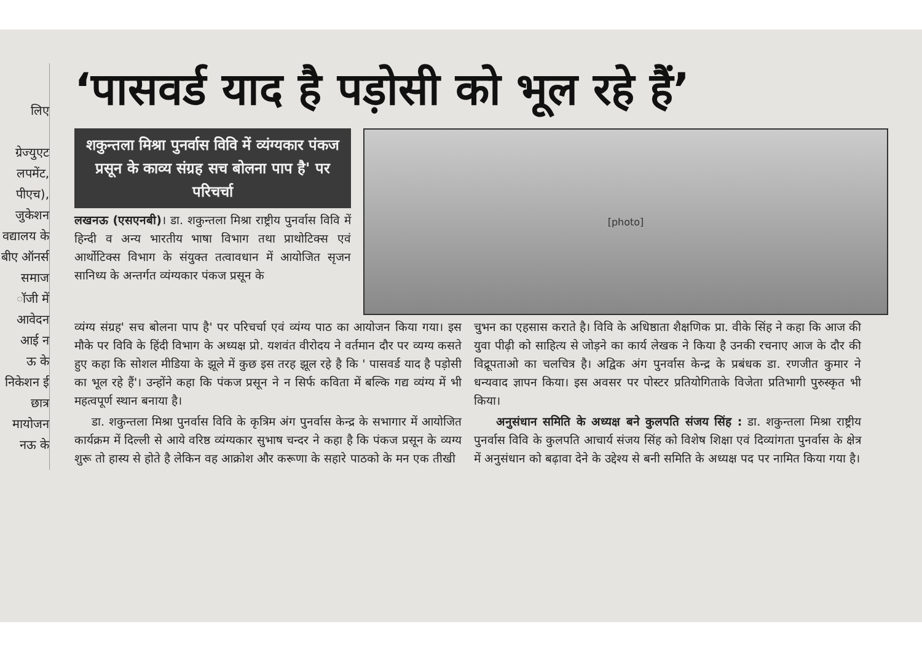लिए
ग्रेज्युएट लपमेंट, पीएच), जुकेशन वद्यालय के बीए ऑनर्स समाज ॉजी में आवेदन
आई न
ऊ के निकेशन ई छात्र मायोजन नऊ के
‘पासवर्ड याद है पड़ोसी को भूल रहे हैं’
शकुन्तला मिश्रा पुनर्वास विवि में व्यंग्यकार पंकज प्रसून के काव्य संग्रह सच बोलना पाप है' पर परिचर्चा
लखनऊ (एसएनबी)। डा. शकुन्तला मिश्रा राष्ट्रीय पुनर्वास विवि में हिन्दी व अन्य भारतीय भाषा विभाग तथा प्राथोटिक्स एवं आर्थोटिक्स विभाग के संयुक्त तत्वावधान में आयोजित सृजन सानिध्य के अन्तर्गत व्यंग्यकार पंकज प्रसून के
[photo]
व्यंग्य संग्रह' सच बोलना पाप है' पर परिचर्चा एवं व्यंग्य पाठ का आयोजन किया गया। इस मौके पर विवि के हिंदी विभाग के अध्यक्ष प्रो. यशवंत वीरोदय ने वर्तमान दौर पर व्यग्य कसते हुए कहा कि सोशल मीडिया के झूले में कुछ इस तरह झूल रहे है कि ' पासवर्ड याद है पड़ोसी का भूल रहे हैं'। उन्होंने कहा कि पंकज प्रसून ने न सिर्फ कविता में बल्कि गद्य व्यंग्य में भी महत्वपूर्ण स्थान बनाया है।
डा. शकुन्तला मिश्रा पुनर्वास विवि के कृत्रिम अंग पुनर्वास केन्द्र के सभागार में आयोजित कार्यक्रम में दिल्ली से आये वरिष्ठ व्यंग्यकार सुभाष चन्दर ने कहा है कि पंकज प्रसून के व्यग्य शुरू तो हास्य से होते है लेकिन वह आक्रोश और करूणा के सहारे पाठको के मन एक तीखी
चुभन का एहसास कराते है। विवि के अधिष्ठाता शैक्षणिक प्रा. वीके सिंह ने कहा कि आज की युवा पीढ़ी को साहित्य से जोड़ने का कार्य लेखक ने किया है उनकी रचनाए आज के दौर की विद्रूपताओ का चलचित्र है। अद्विक अंग पुनर्वास केन्द्र के प्रबंधक डा. रणजीत कुमार ने धन्यवाद ज्ञापन किया। इस अवसर पर पोस्टर प्रतियोगिताके विजेता प्रतिभागी पुरुस्कृत भी किया।
अनुसंधान समिति के अध्यक्ष बने कुलपति संजय सिंह : डा. शकुन्तला मिश्रा राष्ट्रीय पुनर्वास विवि के कुलपति आचार्य संजय सिंह को विशेष शिक्षा एवं दिव्यांगता पुनर्वास के क्षेत्र में अनुसंधान को बढ़ावा देने के उद्देश्य से बनी समिति के अध्यक्ष पद पर नामित किया गया है।